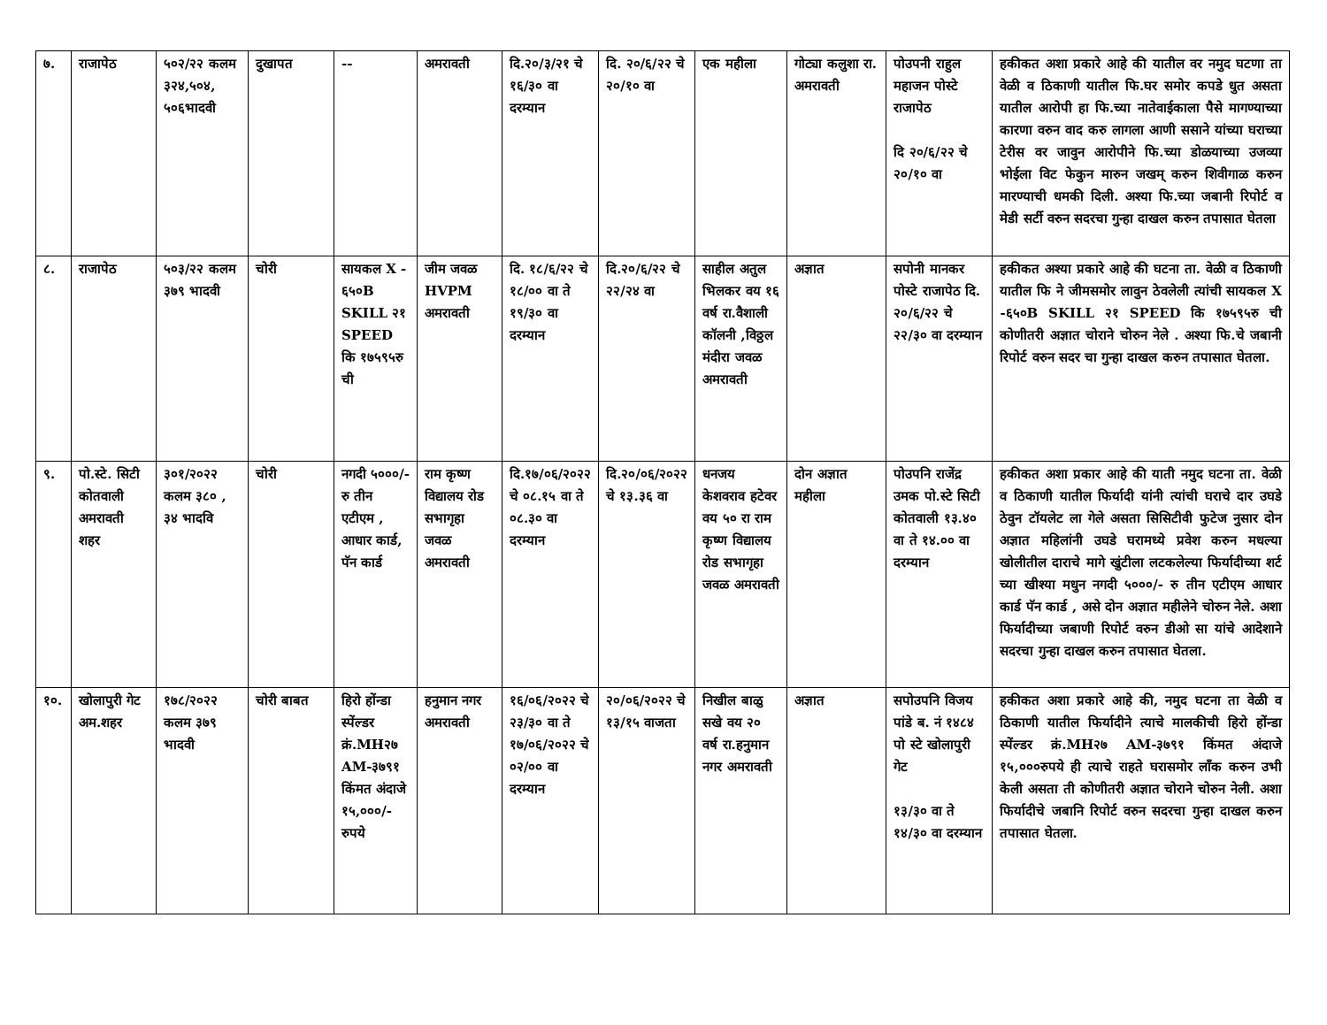| ७. | राजापेठ | ५०२/२२ कलम ३२४,५०४, ५०६भादवी | दुखापत | -- | अमरावती | दि.२०/३/२१ चे १६/३० वा दरम्यान | दि. २०/६/२२ चे २०/१० वा | एक महीला | गोट्या कलुशा रा. अमरावती | पोउपनी राहुल महाजन पोस्टे राजापेठ दि २०/६/२२ चे २०/१० वा | हकीकत अशा प्रकारे आहे की यातील वर नमुद घटणा ता वेळी व ठिकाणी यातील फि.घर समोर कपडे धुत असता यातील आरोपी हा फि.च्या नातेवाईकाला पैसे मागण्याच्या कारणा वरुन वाद करु लागला आणी ससाने यांच्या घराच्या टेरीस वर जावुन आरोपीने फि.च्या डोळयाच्या उजव्या भोईला विट फेकुन मारुन जखम् करुन शिवीगाळ करुन मारण्याची धमकी दिली. अश्या फि.च्या जबानी रिपोर्ट व मेडी सर्टी वरुन सदरचा गुन्हा दाखल करुन तपासात घेतला |
| ८. | राजापेठ | ५०३/२२ कलम ३७९ भादवी | चोरी | सायकल X - ६५०B SKILL २१ SPEED कि १७५९५रु ची | जीम जवळ HVPM अमरावती | दि. १८/६/२२ चे १८/०० वा ते १९/३० वा दरम्यान | दि.२०/६/२२ चे २२/२४ वा | साहील अतुल भिलकर वय १६ वर्ष रा.वैशाली कॉलनी ,विठ्ठल मंदीरा जवळ अमरावती | अज्ञात | सपोनी मानकर पोस्टे राजापेठ दि. २०/६/२२ चे २२/३० वा दरम्यान | हकीकत अश्या प्रकारे आहे की घटना ता. वेळी व ठिकाणी यातील फि ने जीमसमोर लावुन ठेवलेली त्यांची सायकल X -६५०B SKILL २१ SPEED कि १७५९५रु ची कोणीतरी अज्ञात चोराने चोरुन नेले . अश्या फि.चे जबानी रिपोर्ट वरुन सदर चा गुन्हा दाखल करुन तपासात घेतला. |
| ९. | पो.स्टे. सिटी कोतवाली अमरावती शहर | ३०१/२०२२ कलम ३८० , ३४ भादवि | चोरी | नगदी ५०००/- रु तीन एटीएम , आधार कार्ड, पॅन कार्ड | राम कृष्ण विद्यालय रोड सभागृहा जवळ अमरावती | दि.१७/०६/२०२२ चे ०८.१५ वा ते ०८.३० वा दरम्यान | दि.२०/०६/२०२२ चे १३.३६ वा | धनजय केशवराव हटेवर वय ५० रा राम कृष्ण विद्यालय रोड सभागृहा जवळ अमरावती | दोन अज्ञात महीला | पोउपनि राजेंद्र उमक पो.स्टे सिटी कोतवाली १३.४० वा ते १४.०० वा दरम्यान | हकीकत अशा प्रकार आहे की याती नमुद घटना ता. वेळी व ठिकाणी यातील फिर्यादी यांनी त्यांची घराचे दार उघडे ठेवुन टॉयलेट ला गेले असता सिसिटीवी फुटेज नुसार दोन अज्ञात महिलांनी उघडे घरामध्ये प्रवेश करुन मधल्या खोलीतील दाराचे मागे खुंटीला लटकलेल्या फिर्यादीच्या शर्ट च्या खीश्या मधुन नगदी ५०००/- रु तीन एटीएम आधार कार्ड पॅन कार्ड , असे दोन अज्ञात महीलेने चोरुन नेले. अशा फिर्यादीच्या जबाणी रिपोर्ट वरुन डीओ सा यांचे आदेशाने सदरचा गुन्हा दाखल करुन तपासात घेतला. |
| १०. | खोलापुरी गेट अम.शहर | १७८/२०२२ कलम ३७९ भादवी | चोरी बाबत | हिरो होंन्डा स्पेंल्डर क्रं.MH२७ AM-३७९१ किंमत अंदाजे १५,०००/- रुपये | हनुमान नगर अमरावती | १६/०६/२०२२ चे २३/३० वा ते १७/०६/२०२२ चे ०२/०० वा दरम्यान | २०/०६/२०२२ चे १३/१५ वाजता | निखील बाळु सखे वय २० वर्ष रा.हनुमान नगर अमरावती | अज्ञात | सपोउपनि विजय पांडे ब. नं १४८४ पो स्टे खोलापुरी गेट १३/३० वा ते १४/३० वा दरम्यान | हकीकत अशा प्रकारे आहे की, नमुद घटना ता वेळी व ठिकाणी यातील फिर्यादीने त्याचे मालकीची हिरो होंन्डा स्पेंल्डर क्रं.MH२७ AM-३७९१ किंमत अंदाजे १५,०००रुपये ही त्याचे राहते घरासमोर लॉंक करुन उभी केली असता ती कोणीतरी अज्ञात चोराने चोरुन नेली. अशा फिर्यादीचे जबानि रिपोर्ट वरुन सदरचा गुन्हा दाखल करुन तपासात घेतला. |